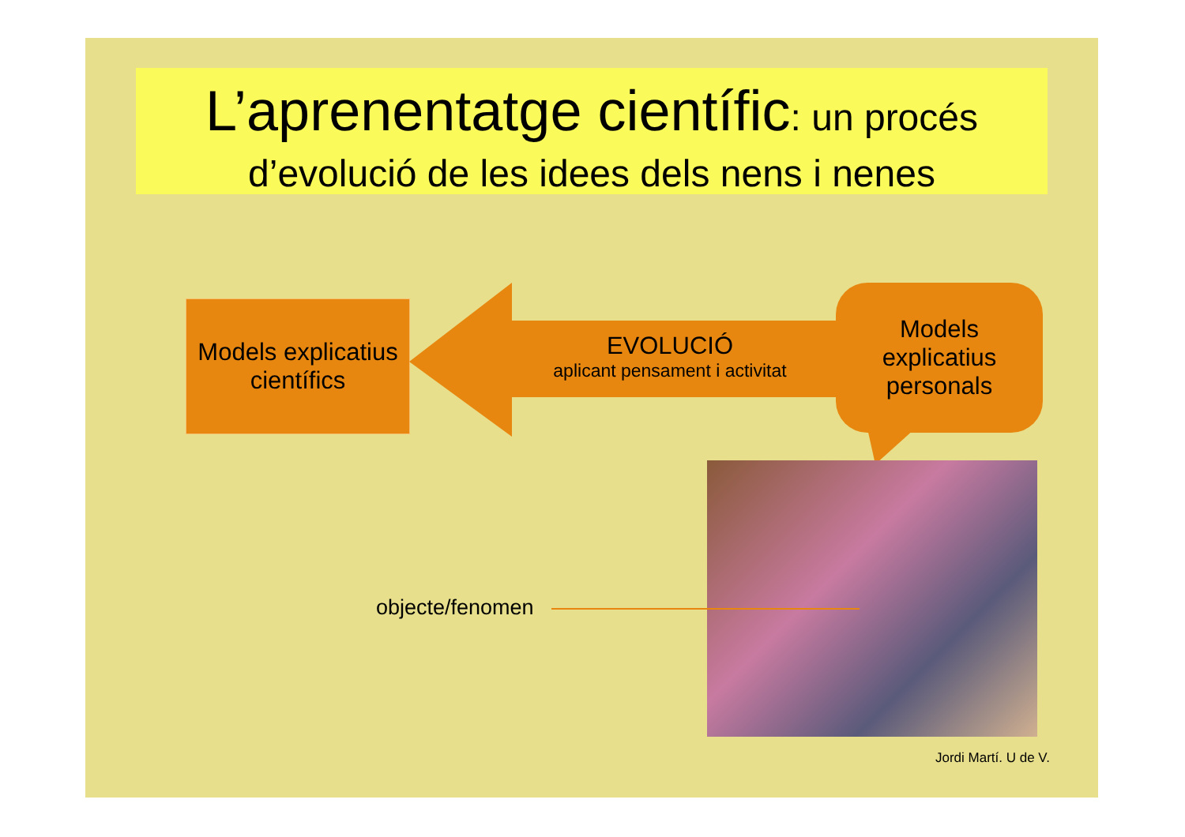L’aprenentatge científic: un procés
d’evolució de les idees dels nens i nenes
Models explicatius
científics
EVOLUCIÓ
aplicant pensament i activitat
Models
explicatius
personals
objecte/fenomen
Jordi Martí. U de V.